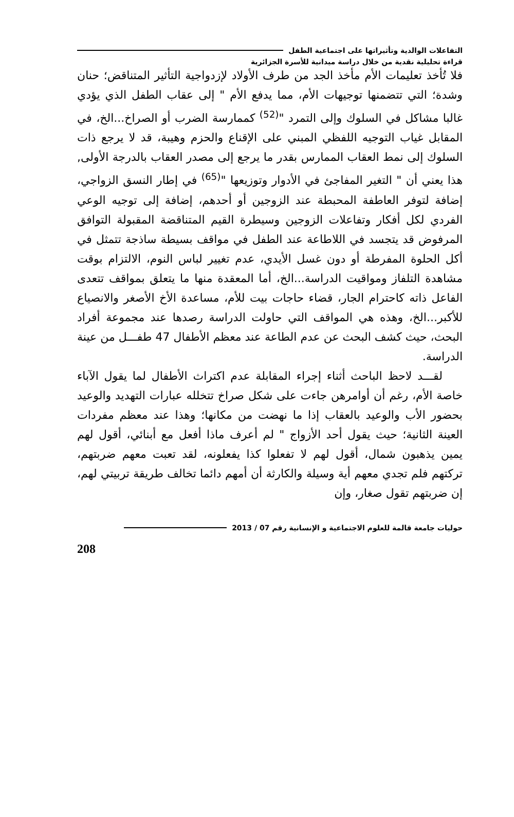التفاعلات الوالدية وتأثيراتها على اجتماعية الطفل
قراءة تحليلية نقدية من خلال دراسة ميدانية للأسرة الجزائرية
فلا تُأخذ تعليمات الأم مأخذ الجد من طرف الأولاد لإزدواجية التأثير المتناقض؛ حنان وشدة؛ التي تتضمنها توجيهات الأم، مما يدفع الأم " إلى عقاب الطفل الذي يؤدي غالبا مشاكل في السلوك وإلى التمرد "<sup>(52)</sup> كممارسة الضرب أو الصراخ...الخ، في المقابل غياب التوجيه اللفظي المبني على الإقناع والحزم وهيبة، قد لا يرجع ذات السلوك إلى نمط العقاب الممارس بقدر ما يرجع إلى مصدر العقاب بالدرجة الأولى, هذا يعني أن " التغير المفاجئ في الأدوار وتوزيعها "<sup>(65)</sup> في إطار النسق الزواجي، إضافة لتوفر العاطفة المحبطة عند الزوجين أو أحدهم، إضافة إلى توجيه الوعي الفردي لكل أفكار وتفاعلات الزوجين وسيطرة القيم المتناقضة المقبولة التوافق المرفوض قد يتجسد في اللاطاعة عند الطفل في مواقف بسيطة ساذجة تتمثل في أكل الحلوة المفرطة أو دون غسل الأيدي، عدم تغيير لباس النوم، الالتزام بوقت مشاهدة التلفاز ومواقيت الدراسة...الخ، أما المعقدة منها ما يتعلق بمواقف تتعدى الفاعل ذاته كاحترام الجار، قضاء حاجات بيت للأم، مساعدة الأخ الأصغر والانصياع للأكبر...الخ، وهذه هي المواقف التي حاولت الدراسة رصدها عند مجموعة أفراد البحث، حيث كشف البحث عن عدم الطاعة عند معظم الأطفال 47 طفـــل من عينة الدراسة.
لقـــد لاحظ الباحث أثناء إجراء المقابلة عدم اكتراث الأطفال لما يقول الآباء خاصة الأم، رغم أن أوامرهن جاءت على شكل صراخ تتخلله عبارات التهديد والوعيد بحضور الأب والوعيد بالعقاب إذا ما نهضت من مكانها؛ وهذا عند معظم مفردات العينة الثانية؛ حيث يقول أحد الأزواج " لم أعرف ماذا أفعل مع أبنائي، أقول لهم يمين يذهبون شمال، أقول لهم لا تفعلوا كذا يفعلونه، لقد تعبت معهم ضربتهم، تركتهم فلم تجدي معهم أية وسيلة والكارثة أن أمهم دائما تخالف طريقة تربيتي لهم، إن ضربتهم تقول صغار، وإن
حوليات جامعة قالمة للعلوم الاجتماعية و الإنسانية رقم 07 / 2013
208